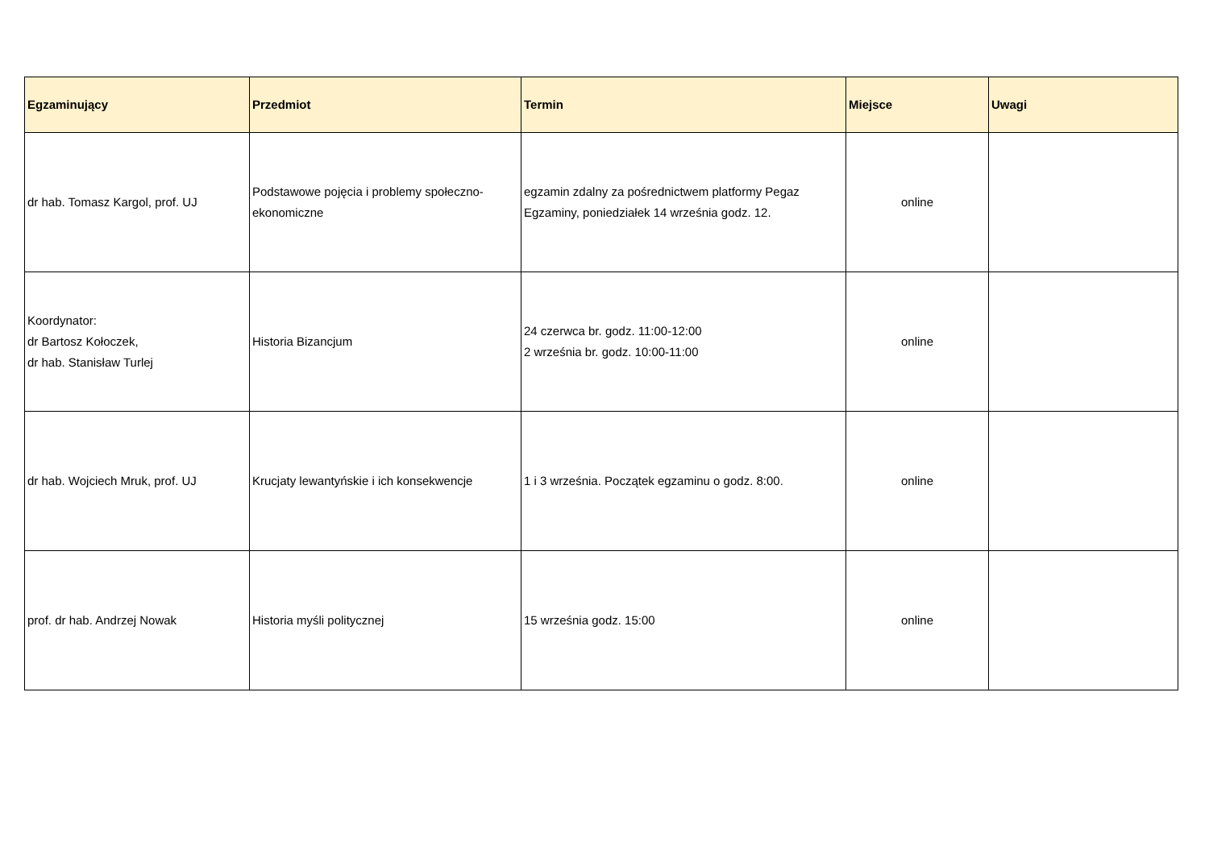| Egzaminujący | Przedmiot | Termin | Miejsce | Uwagi |
| --- | --- | --- | --- | --- |
| dr hab. Tomasz Kargol, prof. UJ | Podstawowe pojęcia i problemy społeczno-ekonomiczne | egzamin zdalny za pośrednictwem platformy Pegaz Egzaminy, poniedziałek 14 września godz. 12. | online | |
| Koordynator: dr Bartosz Kołoczek, dr hab. Stanisław Turlej | Historia Bizancjum | 24 czerwca br. godz. 11:00-12:00 2 września br. godz. 10:00-11:00 | online | |
| dr hab. Wojciech Mruk, prof. UJ | Krucjaty lewantyńskie i ich konsekwencje | 1 i 3 września. Początek egzaminu o godz. 8:00. | online | |
| prof. dr hab. Andrzej Nowak | Historia myśli politycznej | 15 września godz. 15:00 | online | |